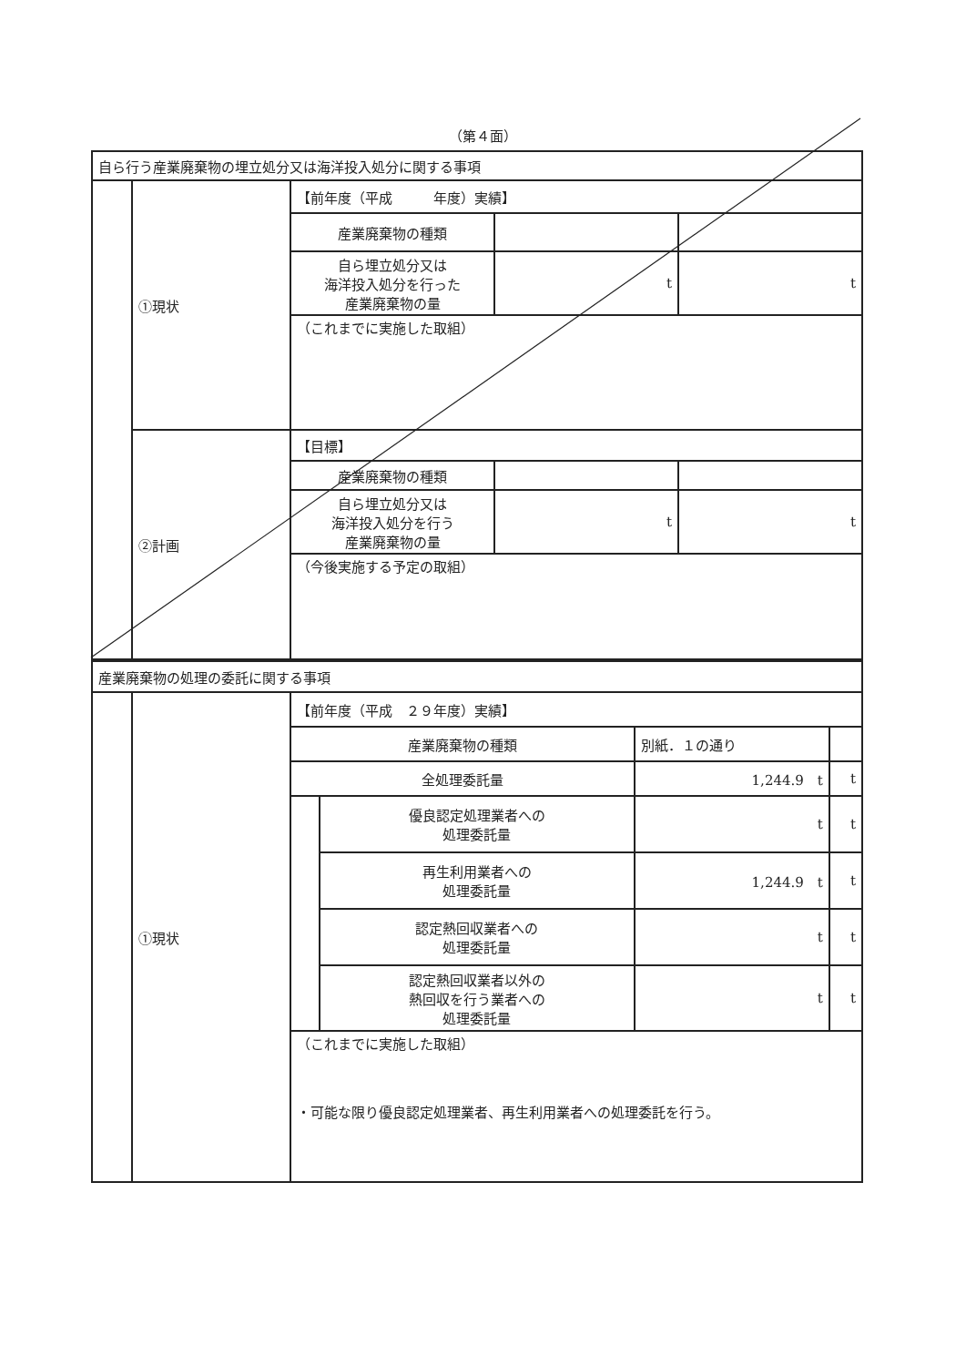（第４面）
| 自ら行う産業廃棄物の埋立処分又は海洋投入処分に関する事項 | | | | |
| | ①現状 | 【前年度（平成 年度）実績】 | | |
| | | 産業廃棄物の種類 | | |
| | | 自ら埋立処分又は 海洋投入処分を行った 産業廃棄物の量 | t | t |
| | | （これまでに実施した取組） | | |
| | ②計画 | 【目標】 | | |
| | | 産業廃棄物の種類 | | |
| | | 自ら埋立処分又は 海洋投入処分を行う 産業廃棄物の量 | t | t |
| | | （今後実施する予定の取組） | | |
| 産業廃棄物の処理の委託に関する事項 | | | | | |
| | ①現状 | 【前年度（平成 ２９年度）実績】 | | | |
| | | 産業廃棄物の種類 | | 別紙．１の通り | |
| | | 全処理委託量 | | 1,244.9 t | t |
| | | | 優良認定処理業者への 処理委託量 | t | t |
| | | | 再生利用業者への 処理委託量 | 1,244.9 t | t |
| | | | 認定熱回収業者への 処理委託量 | t | t |
| | | | 認定熱回収業者以外の 熱回収を行う業者への 処理委託量 | t | t |
| | | （これまでに実施した取組） ・可能な限り優良認定処理業者、再生利用業者への処理委託を行う。 | | | |